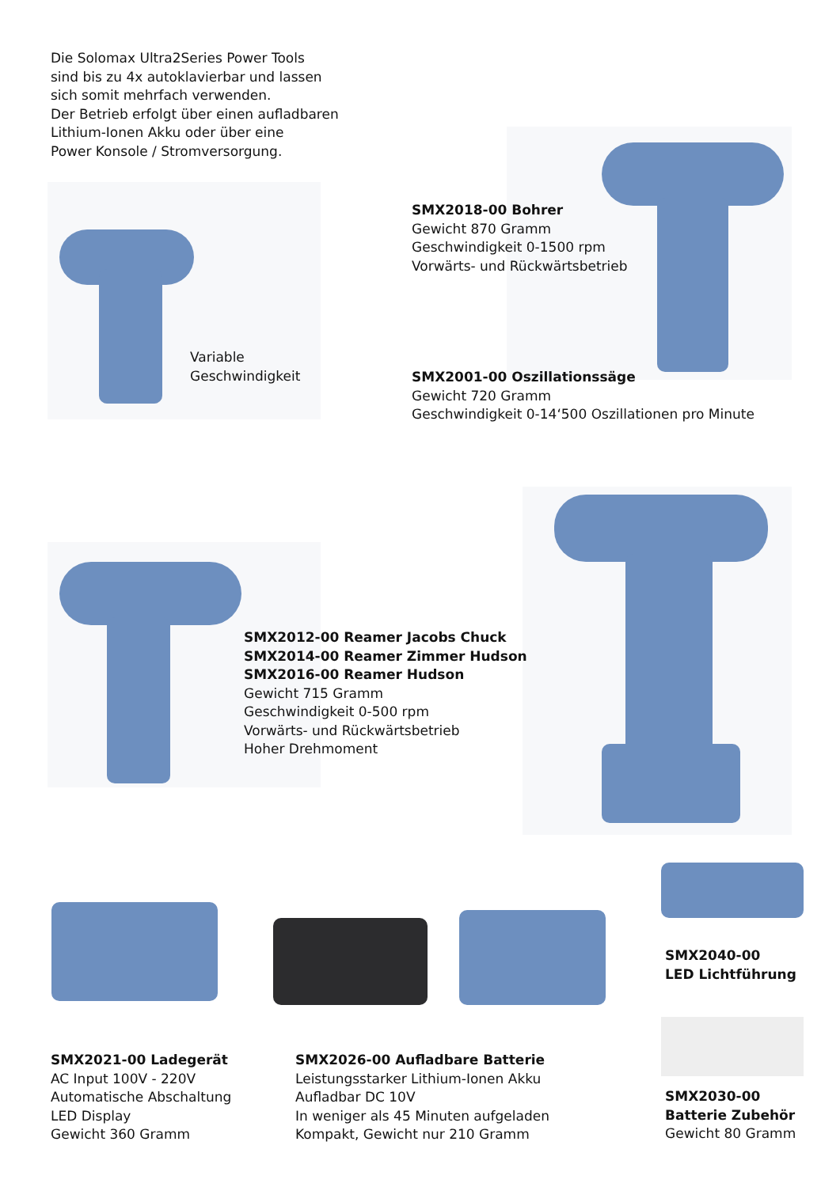Die Solomax Ultra2Series Power Tools
sind bis zu 4x autoklavierbar und lassen
sich somit mehrfach verwenden.
Der Betrieb erfolgt über einen aufladbaren
Lithium-Ionen Akku oder über eine
Power Konsole / Stromversorgung.
SMX2018-00 Bohrer
Gewicht 870 Gramm
Geschwindigkeit 0-1500 rpm
Vorwärts- und Rückwärtsbetrieb
Variable
Geschwindigkeit
SMX2001-00 Oszillationssäge
Gewicht 720 Gramm
Geschwindigkeit 0-14‘500 Oszillationen pro Minute
SMX2012-00 Reamer Jacobs Chuck
SMX2014-00 Reamer Zimmer Hudson
SMX2016-00 Reamer Hudson
Gewicht 715 Gramm
Geschwindigkeit 0-500 rpm
Vorwärts- und Rückwärtsbetrieb
Hoher Drehmoment
SMX2040-00
LED Lichtführung
SMX2021-00 Ladegerät
AC Input 100V - 220V
Automatische Abschaltung
LED Display
Gewicht 360 Gramm
SMX2026-00 Aufladbare Batterie
Leistungsstarker Lithium-Ionen Akku
Aufladbar DC 10V
In weniger als 45 Minuten aufgeladen
Kompakt, Gewicht nur 210 Gramm
SMX2030-00
Batterie Zubehör
Gewicht 80 Gramm